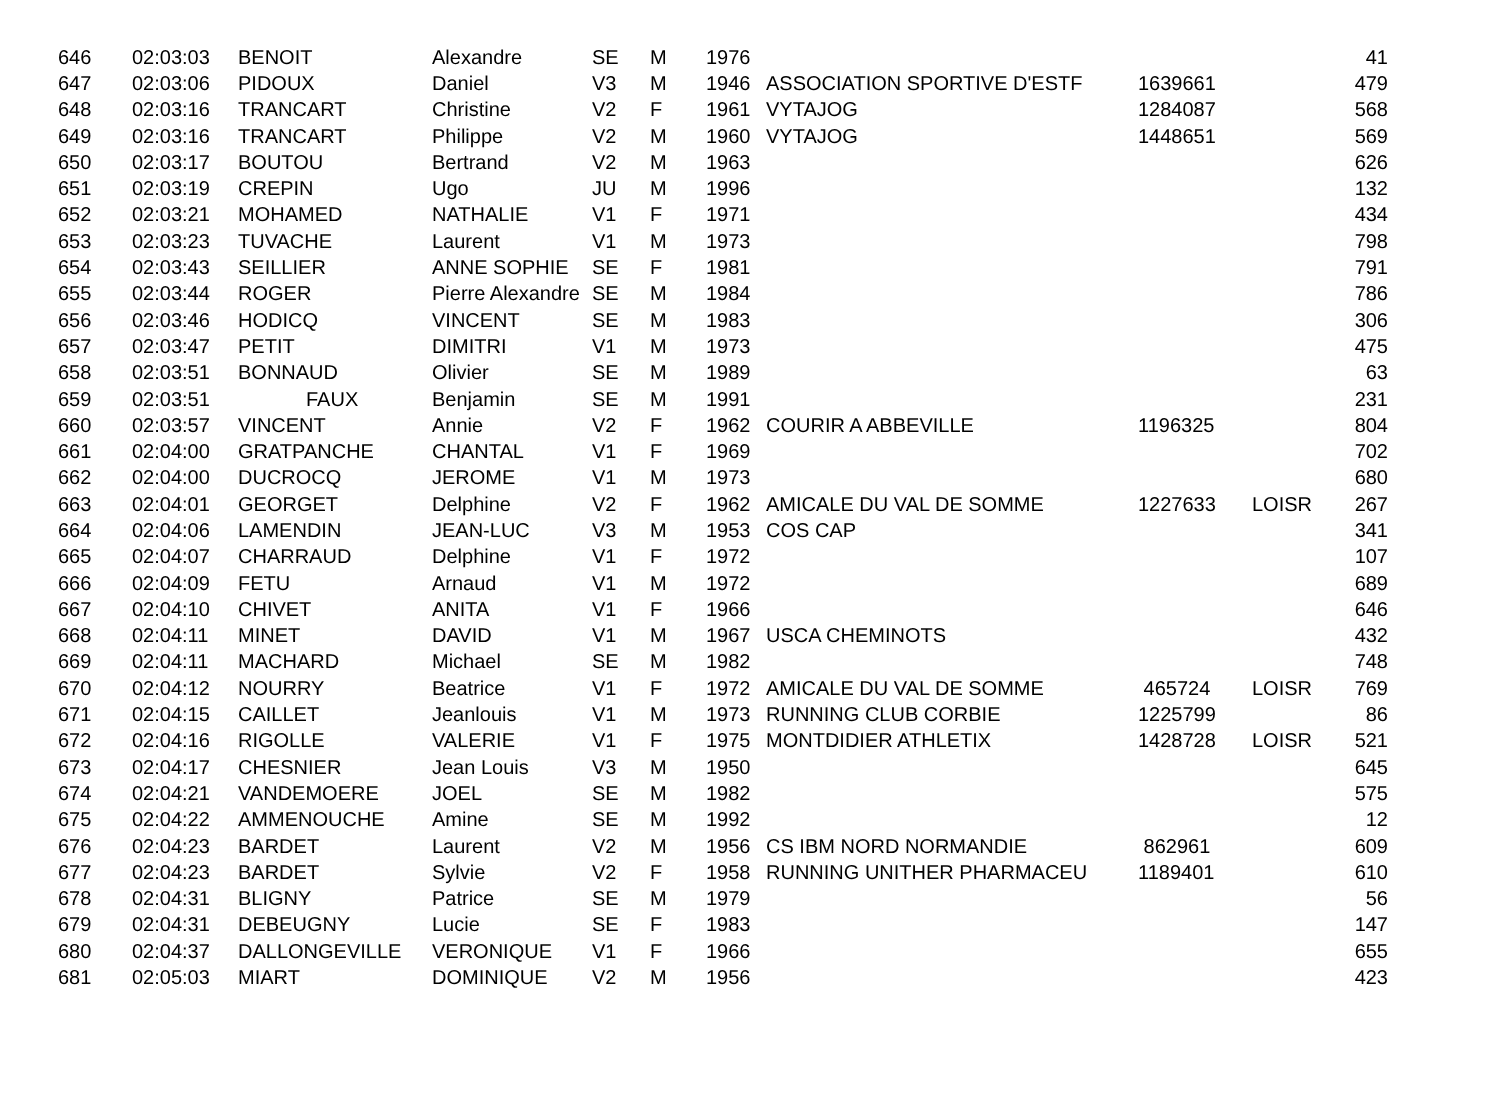| 646 | 02:03:03 | BENOIT | Alexandre | SE | M | 1976 | | | | 41 |
| 647 | 02:03:06 | PIDOUX | Daniel | V3 | M | 1946 | ASSOCIATION SPORTIVE D'ESTF | 1639661 | | 479 |
| 648 | 02:03:16 | TRANCART | Christine | V2 | F | 1961 | VYTAJOG | 1284087 | | 568 |
| 649 | 02:03:16 | TRANCART | Philippe | V2 | M | 1960 | VYTAJOG | 1448651 | | 569 |
| 650 | 02:03:17 | BOUTOU | Bertrand | V2 | M | 1963 | | | | 626 |
| 651 | 02:03:19 | CREPIN | Ugo | JU | M | 1996 | | | | 132 |
| 652 | 02:03:21 | MOHAMED | NATHALIE | V1 | F | 1971 | | | | 434 |
| 653 | 02:03:23 | TUVACHE | Laurent | V1 | M | 1973 | | | | 798 |
| 654 | 02:03:43 | SEILLIER | ANNE SOPHIE | SE | F | 1981 | | | | 791 |
| 655 | 02:03:44 | ROGER | Pierre Alexandre | SE | M | 1984 | | | | 786 |
| 656 | 02:03:46 | HODICQ | VINCENT | SE | M | 1983 | | | | 306 |
| 657 | 02:03:47 | PETIT | DIMITRI | V1 | M | 1973 | | | | 475 |
| 658 | 02:03:51 | BONNAUD | Olivier | SE | M | 1989 | | | | 63 |
| 659 | 02:03:51 | FAUX | Benjamin | SE | M | 1991 | | | | 231 |
| 660 | 02:03:57 | VINCENT | Annie | V2 | F | 1962 | COURIR A ABBEVILLE | 1196325 | | 804 |
| 661 | 02:04:00 | GRATPANCHE | CHANTAL | V1 | F | 1969 | | | | 702 |
| 662 | 02:04:00 | DUCROCQ | JEROME | V1 | M | 1973 | | | | 680 |
| 663 | 02:04:01 | GEORGET | Delphine | V2 | F | 1962 | AMICALE DU VAL DE SOMME | 1227633 | LOISR | 267 |
| 664 | 02:04:06 | LAMENDIN | JEAN-LUC | V3 | M | 1953 | COS CAP | | | 341 |
| 665 | 02:04:07 | CHARRAUD | Delphine | V1 | F | 1972 | | | | 107 |
| 666 | 02:04:09 | FETU | Arnaud | V1 | M | 1972 | | | | 689 |
| 667 | 02:04:10 | CHIVET | ANITA | V1 | F | 1966 | | | | 646 |
| 668 | 02:04:11 | MINET | DAVID | V1 | M | 1967 | USCA CHEMINOTS | | | 432 |
| 669 | 02:04:11 | MACHARD | Michael | SE | M | 1982 | | | | 748 |
| 670 | 02:04:12 | NOURRY | Beatrice | V1 | F | 1972 | AMICALE DU VAL DE SOMME | 465724 | LOISR | 769 |
| 671 | 02:04:15 | CAILLET | Jeanlouis | V1 | M | 1973 | RUNNING CLUB CORBIE | 1225799 | | 86 |
| 672 | 02:04:16 | RIGOLLE | VALERIE | V1 | F | 1975 | MONTDIDIER ATHLETIX | 1428728 | LOISR | 521 |
| 673 | 02:04:17 | CHESNIER | Jean Louis | V3 | M | 1950 | | | | 645 |
| 674 | 02:04:21 | VANDEMOERE | JOEL | SE | M | 1982 | | | | 575 |
| 675 | 02:04:22 | AMMENOUCHE | Amine | SE | M | 1992 | | | | 12 |
| 676 | 02:04:23 | BARDET | Laurent | V2 | M | 1956 | CS IBM NORD NORMANDIE | 862961 | | 609 |
| 677 | 02:04:23 | BARDET | Sylvie | V2 | F | 1958 | RUNNING UNITHER PHARMACEU | 1189401 | | 610 |
| 678 | 02:04:31 | BLIGNY | Patrice | SE | M | 1979 | | | | 56 |
| 679 | 02:04:31 | DEBEUGNY | Lucie | SE | F | 1983 | | | | 147 |
| 680 | 02:04:37 | DALLONGEVILLE | VERONIQUE | V1 | F | 1966 | | | | 655 |
| 681 | 02:05:03 | MIART | DOMINIQUE | V2 | M | 1956 | | | | 423 |